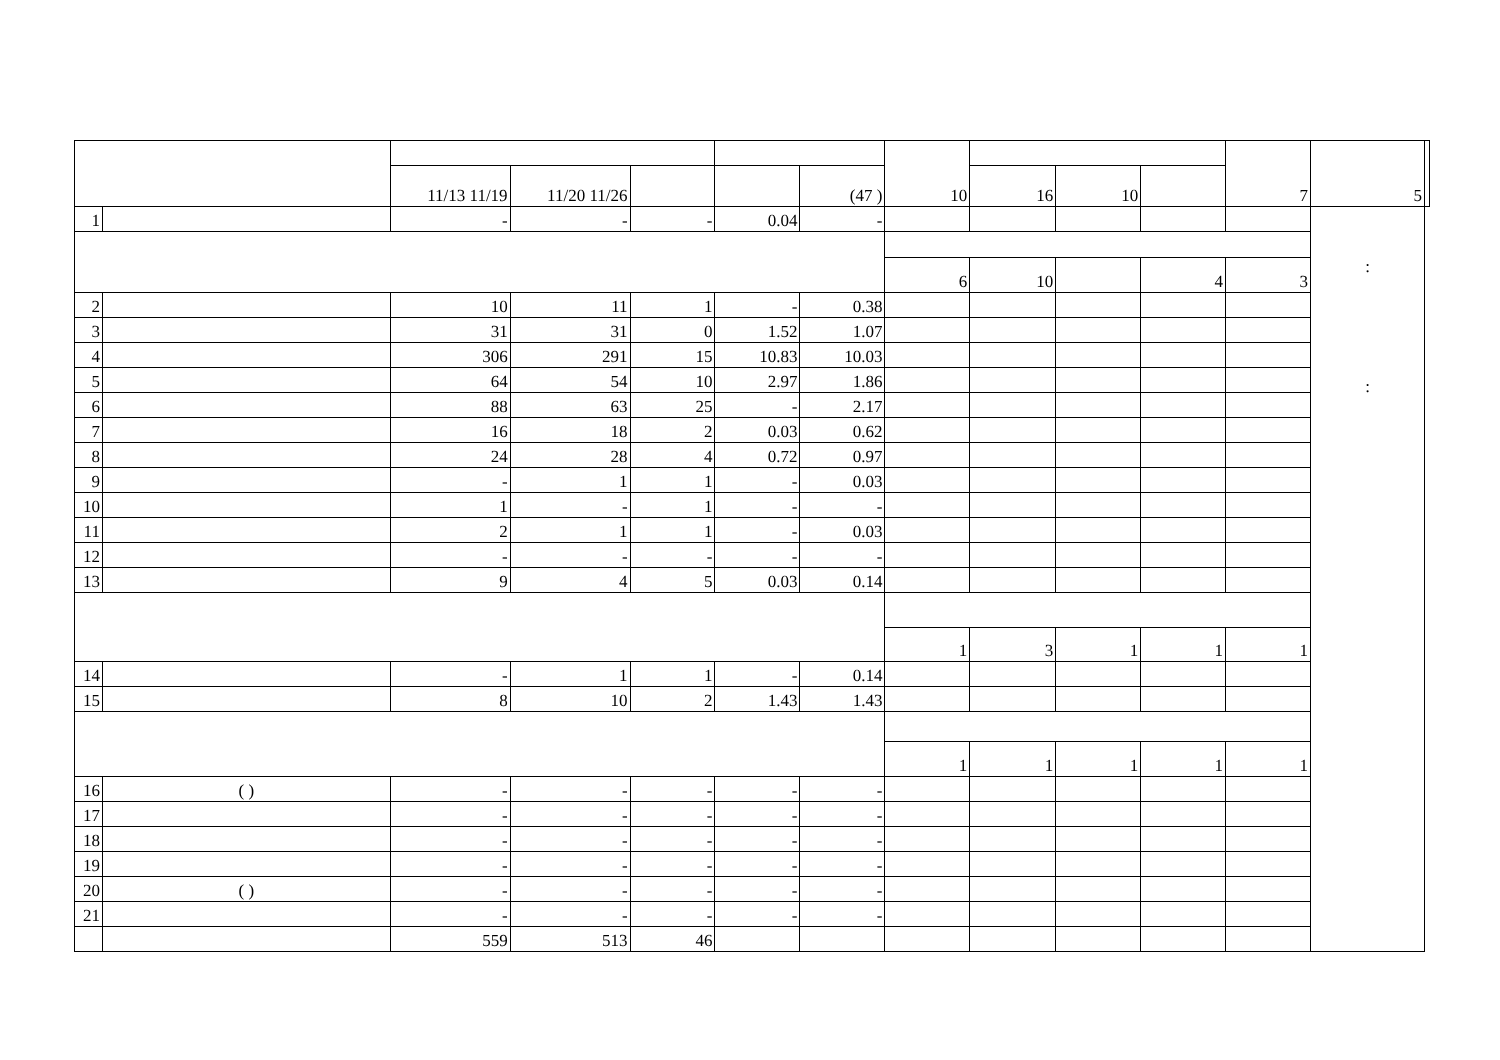| | | | | | | | 10 | | | | 7 | 5 | |
| --- | --- | --- | --- | --- | --- | --- | --- | --- | --- | --- | --- | --- | --- |
| | | 11/13 11/19 | 11/20 11/26 | | | (47 ) | | 16 | 10 | | | | |
| 1 | | - | - | - | 0.04 | - | | | | | | : : | |
| | | | | | | | 6 | 10 | | 4 | 3 | | |
| 2 | | 10 | 11 | 1 | - | 0.38 | | | | | | | |
| 3 | | 31 | 31 | 0 | 1.52 | 1.07 | | | | | | | |
| 4 | | 306 | 291 | 15 | 10.83 | 10.03 | | | | | | | |
| 5 | | 64 | 54 | 10 | 2.97 | 1.86 | | | | | | | |
| 6 | | 88 | 63 | 25 | - | 2.17 | | | | | | | |
| 7 | | 16 | 18 | 2 | 0.03 | 0.62 | | | | | | | |
| 8 | | 24 | 28 | 4 | 0.72 | 0.97 | | | | | | | |
| 9 | | - | 1 | 1 | - | 0.03 | | | | | | | |
| 10 | | 1 | - | 1 | - | - | | | | | | | |
| 11 | | 2 | 1 | 1 | - | 0.03 | | | | | | | |
| 12 | | - | - | - | - | - | | | | | | | |
| 13 | | 9 | 4 | 5 | 0.03 | 0.14 | | | | | | | |
| | | | | | | | 1 | 3 | 1 | 1 | 1 | | |
| 14 | | - | 1 | 1 | - | 0.14 | | | | | | | |
| 15 | | 8 | 10 | 2 | 1.43 | 1.43 | | | | | | | |
| | | | | | | | 1 | 1 | 1 | 1 | 1 | | |
| 16 | ( ) | - | - | - | - | - | | | | | | | |
| 17 | | - | - | - | - | - | | | | | | | |
| 18 | | - | - | - | - | - | | | | | | | |
| 19 | | - | - | - | - | - | | | | | | | |
| 20 | ( ) | - | - | - | - | - | | | | | | | |
| 21 | | - | - | - | - | - | | | | | | | |
| | | 559 | 513 | 46 | | | | | | | | | |